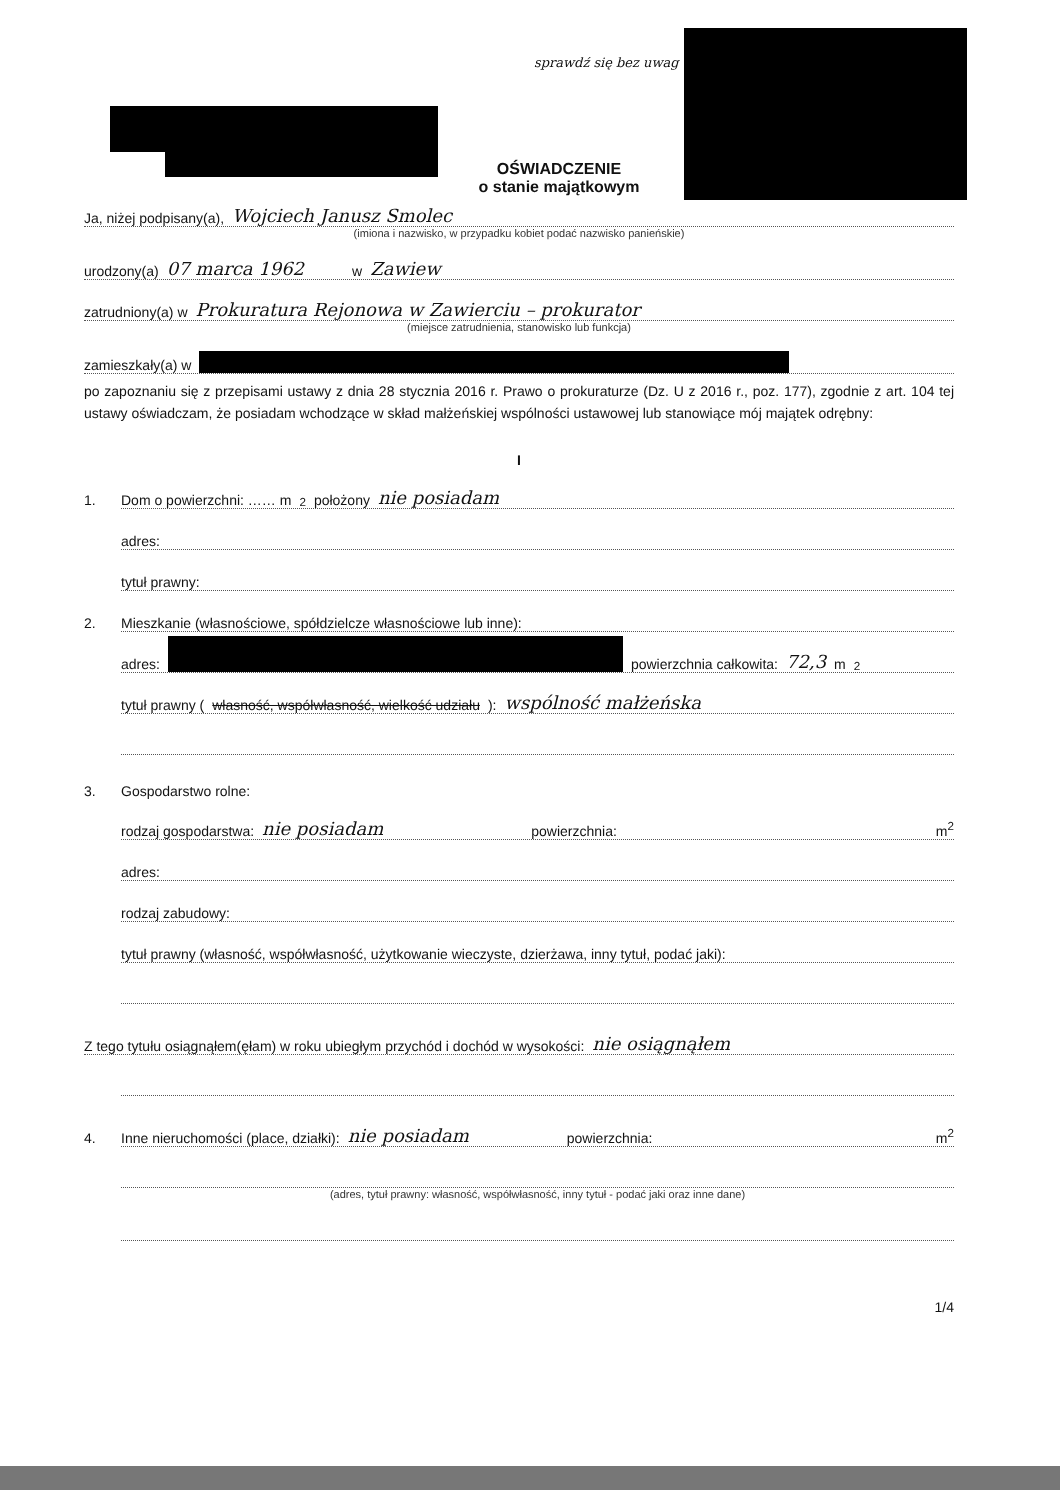sprawdź się bez uwag
OŚWIADCZENIE
o stanie majątkowym
Ja, niżej podpisany(a), Wojciech Janusz Smolec
(imiona i nazwisko, w przypadku kobiet podać nazwisko panieńskie)
urodzony(a) 07 marca 1962 w Zawiew
zatrudniony(a) w Prokuratura Rejonowa w Zawierciu – prokurator
(miejsce zatrudnienia, stanowisko lub funkcja)
zamieszkały(a) w
po zapoznaniu się z przepisami ustawy z dnia 28 stycznia 2016 r. Prawo o prokuraturze (Dz. U z 2016 r., poz. 177), zgodnie z art. 104 tej ustawy oświadczam, że posiadam wchodzące w skład małżeńskiej wspólności ustawowej lub stanowiące mój majątek odrębny:
I
1. Dom o powierzchni: …… m<sup>2</sup> położony nie posiadam
adres:
tytuł prawny:
2. Mieszkanie (własnościowe, spółdzielcze własnościowe lub inne):
adres: powierzchnia całkowita: 72,3 m<sup>2</sup>
tytuł prawny (własność, współwłasność, wielkość udziału): wspólność małżeńska
3. Gospodarstwo rolne:
rodzaj gospodarstwa: nie posiadam powierzchnia: m<sup>2</sup>
adres:
rodzaj zabudowy:
tytuł prawny (własność, współwłasność, użytkowanie wieczyste, dzierżawa, inny tytuł, podać jaki):
Z tego tytułu osiągnąłem(ęłam) w roku ubiegłym przychód i dochód w wysokości: nie osiągnąłem
4. Inne nieruchomości (place, działki): nie posiadam powierzchnia: m<sup>2</sup>
(adres, tytuł prawny: własność, współwłasność, inny tytuł - podać jaki oraz inne dane)
1/4